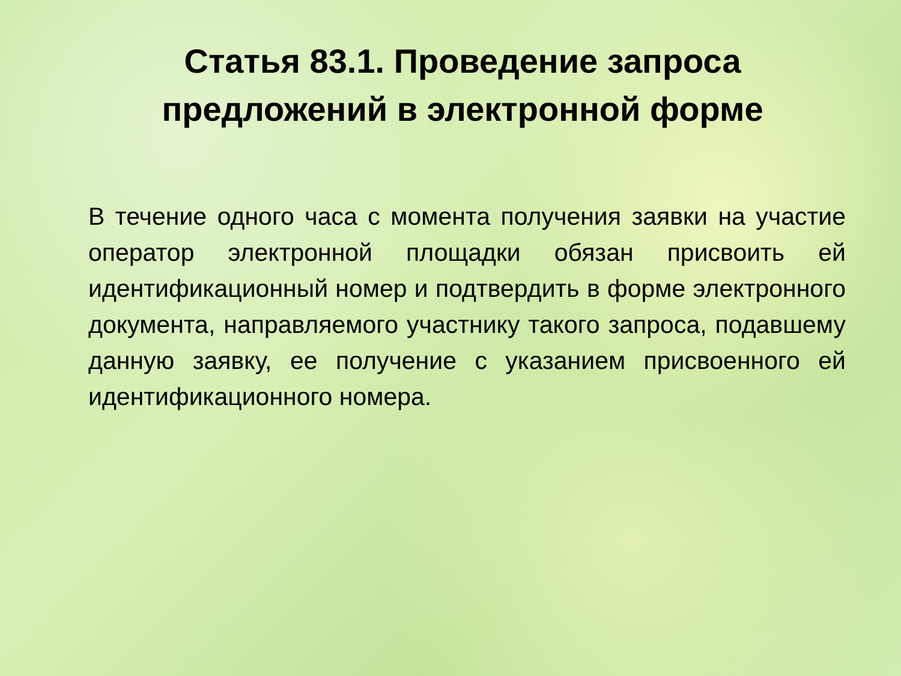Статья 83.1. Проведение запроса
предложений в электронной форме
В течение одного часа с момента получения заявки на участие оператор электронной площадки обязан присвоить ей идентификационный номер и подтвердить в форме электронного документа, направляемого участнику такого запроса, подавшему данную заявку, ее получение с указанием присвоенного ей идентификационного номера.